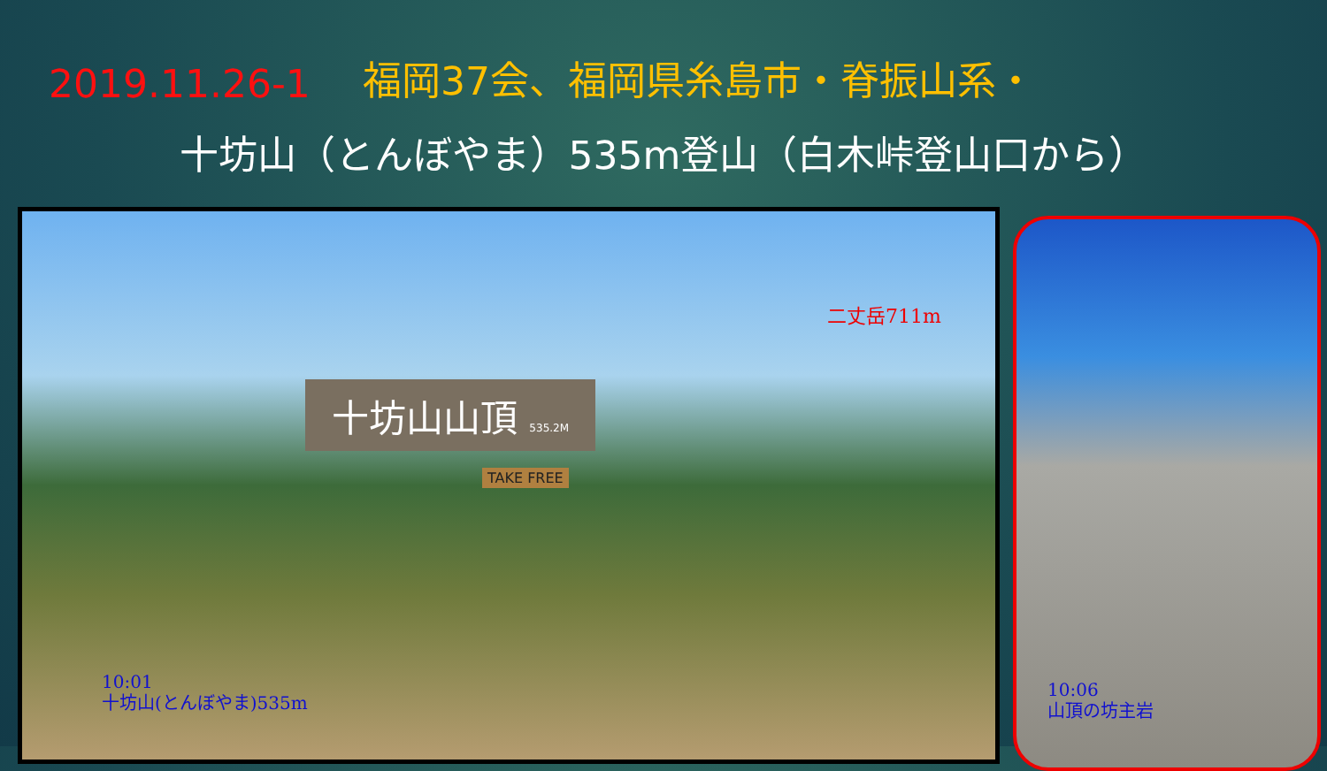2019.11.26-1 福岡37会、福岡県糸島市・脊振山系・
十坊山（とんぼやま）535m登山（白木峠登山口から）
二丈岳711m
十坊山山頂 535.2M
TAKE FREE
10:01
十坊山(とんぼやま)535m
10:06
山頂の坊主岩